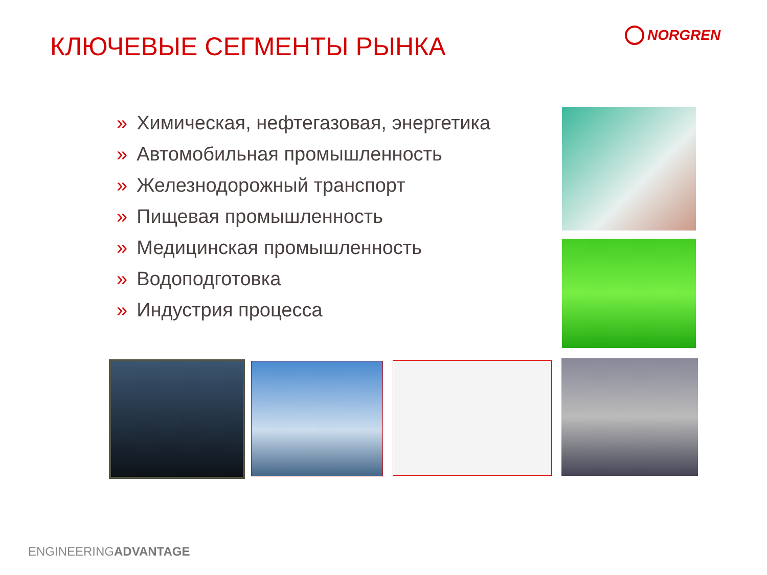КЛЮЧЕВЫЕ СЕГМЕНТЫ РЫНКА NORGREN
» Химическая, нефтегазовая, энергетика
» Автомобильная промышленность
» Железнодорожный транспорт
» Пищевая промышленность
» Медицинская промышленность
» Водоподготовка
» Индустрия процесса
ENGINEERINGADVANTAGE